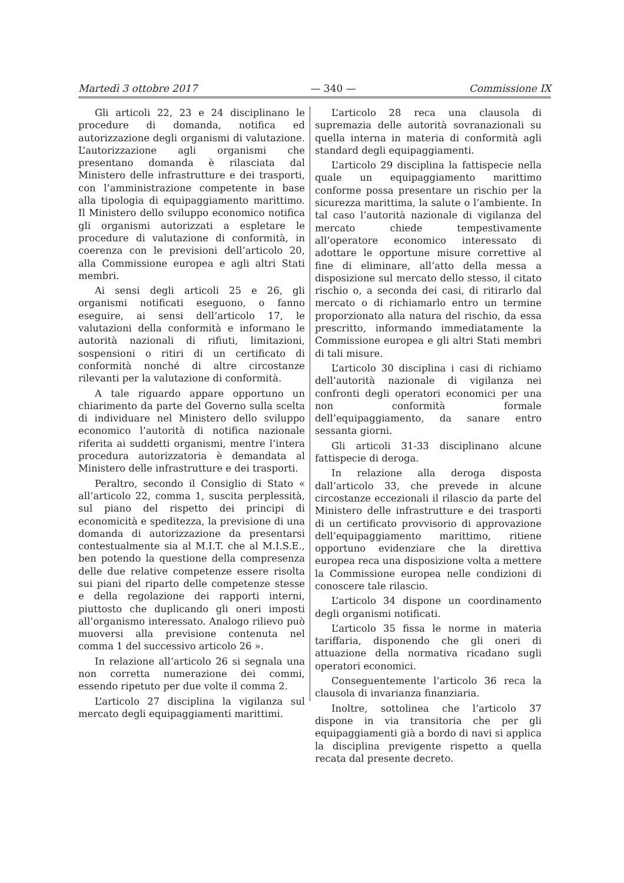Martedì 3 ottobre 2017 — 340 — Commissione IX
Gli articoli 22, 23 e 24 disciplinano le procedure di domanda, notifica ed autorizzazione degli organismi di valutazione. L’autorizzazione agli organismi che presentano domanda è rilasciata dal Ministero delle infrastrutture e dei trasporti, con l’amministrazione competente in base alla tipologia di equipaggiamento marittimo. Il Ministero dello sviluppo economico notifica gli organismi autorizzati a espletare le procedure di valutazione di conformità, in coerenza con le previsioni dell’articolo 20, alla Commissione europea e agli altri Stati membri.
Ai sensi degli articoli 25 e 26, gli organismi notificati eseguono, o fanno eseguire, ai sensi dell’articolo 17, le valutazioni della conformità e informano le autorità nazionali di rifiuti, limitazioni, sospensioni o ritiri di un certificato di conformità nonché di altre circostanze rilevanti per la valutazione di conformità.
A tale riguardo appare opportuno un chiarimento da parte del Governo sulla scelta di individuare nel Ministero dello sviluppo economico l’autorità di notifica nazionale riferita ai suddetti organismi, mentre l’intera procedura autorizzatoria è demandata al Ministero delle infrastrutture e dei trasporti.
Peraltro, secondo il Consiglio di Stato « all’articolo 22, comma 1, suscita perplessità, sul piano del rispetto dei principi di economicità e speditezza, la previsione di una domanda di autorizzazione da presentarsi contestualmente sia al M.I.T. che al M.I.S.E., ben potendo la questione della compresenza delle due relative competenze essere risolta sui piani del riparto delle competenze stesse e della regolazione dei rapporti interni, piuttosto che duplicando gli oneri imposti all’organismo interessato. Analogo rilievo può muoversi alla previsione contenuta nel comma 1 del successivo articolo 26 ».
In relazione all’articolo 26 si segnala una non corretta numerazione dei commi, essendo ripetuto per due volte il comma 2.
L’articolo 27 disciplina la vigilanza sul mercato degli equipaggiamenti marittimi.
L’articolo 28 reca una clausola di supremazia delle autorità sovranazionali su quella interna in materia di conformità agli standard degli equipaggiamenti.
L’articolo 29 disciplina la fattispecie nella quale un equipaggiamento marittimo conforme possa presentare un rischio per la sicurezza marittima, la salute o l’ambiente. In tal caso l’autorità nazionale di vigilanza del mercato chiede tempestivamente all’operatore economico interessato di adottare le opportune misure correttive al fine di eliminare, all’atto della messa a disposizione sul mercato dello stesso, il citato rischio o, a seconda dei casi, di ritirarlo dal mercato o di richiamarlo entro un termine proporzionato alla natura del rischio, da essa prescritto, informando immediatamente la Commissione europea e gli altri Stati membri di tali misure.
L’articolo 30 disciplina i casi di richiamo dell’autorità nazionale di vigilanza nei confronti degli operatori economici per una non conformità formale dell’equipaggiamento, da sanare entro sessanta giorni.
Gli articoli 31-33 disciplinano alcune fattispecie di deroga.
In relazione alla deroga disposta dall’articolo 33, che prevede in alcune circostanze eccezionali il rilascio da parte del Ministero delle infrastrutture e dei trasporti di un certificato provvisorio di approvazione dell’equipaggiamento marittimo, ritiene opportuno evidenziare che la direttiva europea reca una disposizione volta a mettere la Commissione europea nelle condizioni di conoscere tale rilascio.
L’articolo 34 dispone un coordinamento degli organismi notificati.
L’articolo 35 fissa le norme in materia tariffaria, disponendo che gli oneri di attuazione della normativa ricadano sugli operatori economici.
Conseguentemente l’articolo 36 reca la clausola di invarianza finanziaria.
Inoltre, sottolinea che l’articolo 37 dispone in via transitoria che per gli equipaggiamenti già a bordo di navi si applica la disciplina previgente rispetto a quella recata dal presente decreto.